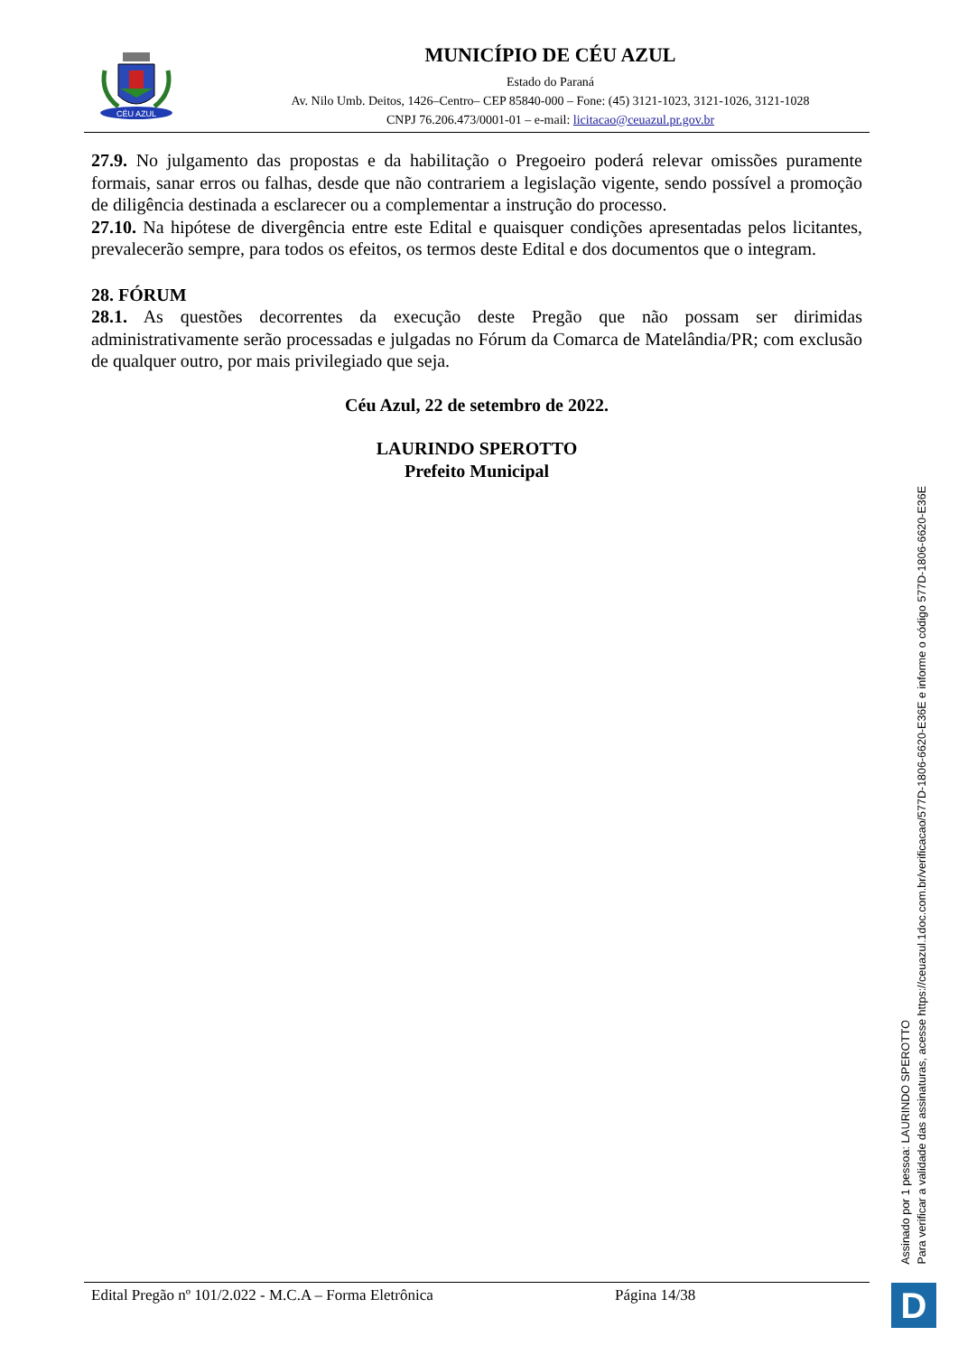CÉU AZUL
MUNICÍPIO DE CÉU AZUL
Estado do Paraná
Av. Nilo Umb. Deitos, 1426–Centro– CEP 85840-000 – Fone: (45) 3121-1023, 3121-1026, 3121-1028
CNPJ 76.206.473/0001-01 – e-mail: licitacao@ceuazul.pr.gov.br
27.9. No julgamento das propostas e da habilitação o Pregoeiro poderá relevar omissões puramente formais, sanar erros ou falhas, desde que não contrariem a legislação vigente, sendo possível a promoção de diligência destinada a esclarecer ou a complementar a instrução do processo.
27.10. Na hipótese de divergência entre este Edital e quaisquer condições apresentadas pelos licitantes, prevalecerão sempre, para todos os efeitos, os termos deste Edital e dos documentos que o integram.
28. FÓRUM
28.1. As questões decorrentes da execução deste Pregão que não possam ser dirimidas administrativamente serão processadas e julgadas no Fórum da Comarca de Matelândia/PR; com exclusão de qualquer outro, por mais privilegiado que seja.
Céu Azul, 22 de setembro de 2022.
LAURINDO SPEROTTO
Prefeito Municipal
Edital Pregão nº 101/2.022 - M.C.A – Forma Eletrônica Página 14/38
Assinado por 1 pessoa: LAURINDO SPEROTTO
Para verificar a validade das assinaturas, acesse https://ceuazul.1doc.com.br/verificacao/577D-1806-6620-E36E e informe o código 577D-1806-6620-E36E
D